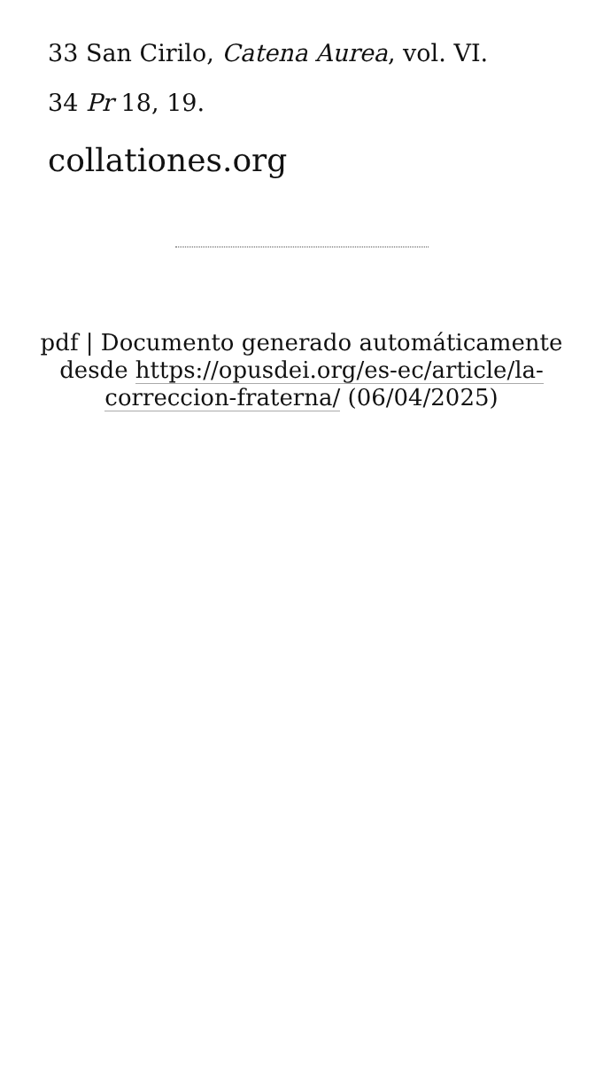33 San Cirilo, Catena Aurea, vol. VI.
34 Pr 18, 19.
collationes.org
pdf | Documento generado automáticamente desde https://opusdei.org/es-ec/article/la-correccion-fraterna/ (06/04/2025)